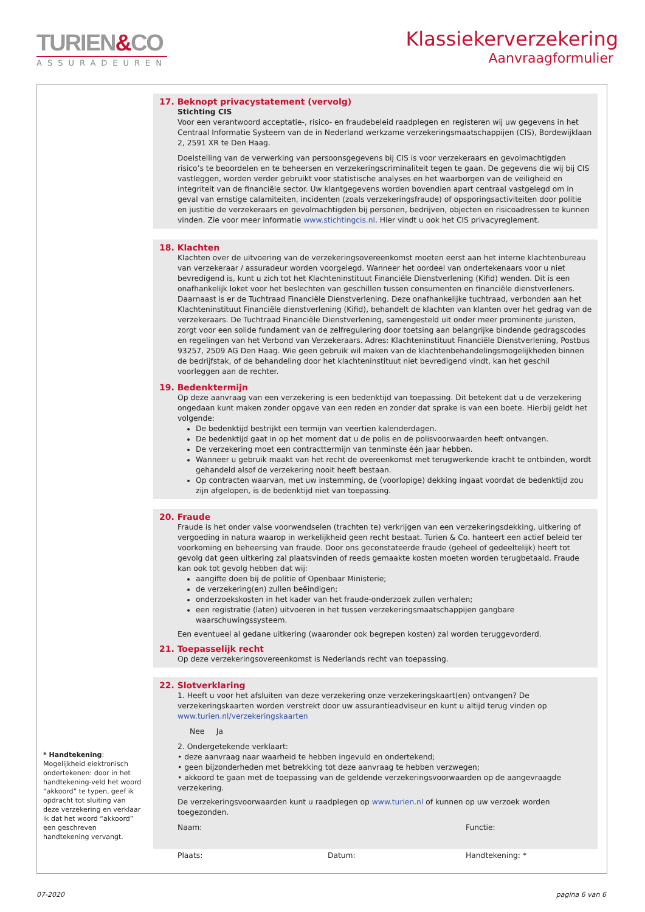TURIEN&CO
ASSURADEUREN
Klassiekerverzekering
Aanvraagformulier
17. Beknopt privacystatement (vervolg)
Stichting CIS
Voor een verantwoord acceptatie-, risico- en fraudebeleid raadplegen en registeren wij uw gegevens in het Centraal Informatie Systeem van de in Nederland werkzame verzekeringsmaatschappijen (CIS), Bordewijklaan 2, 2591 XR te Den Haag.
Doelstelling van de verwerking van persoonsgegevens bij CIS is voor verzekeraars en gevolmachtigden risico’s te beoordelen en te beheersen en verzekeringscriminaliteit tegen te gaan. De gegevens die wij bij CIS vastleggen, worden verder gebruikt voor statistische analyses en het waarborgen van de veiligheid en integriteit van de financiële sector. Uw klantgegevens worden bovendien apart centraal vastgelegd om in geval van ernstige calamiteiten, incidenten (zoals verzekeringsfraude) of opsporingsactiviteiten door politie en justitie de verzekeraars en gevolmachtigden bij personen, bedrijven, objecten en risicoadressen te kunnen vinden. Zie voor meer informatie www.stichtingcis.nl. Hier vindt u ook het CIS privacyreglement.
18. Klachten
Klachten over de uitvoering van de verzekeringsovereenkomst moeten eerst aan het interne klachtenbureau van verzekeraar / assuradeur worden voorgelegd. Wanneer het oordeel van ondertekenaars voor u niet bevredigend is, kunt u zich tot het Klachteninstituut Financiële Dienstverlening (Kifid) wenden. Dit is een onafhankelijk loket voor het beslechten van geschillen tussen consumenten en financiële dienstverleners. Daarnaast is er de Tuchtraad Financiële Dienstverlening. Deze onafhankelijke tuchtraad, verbonden aan het Klachteninstituut Financiële dienstverlening (Kifid), behandelt de klachten van klanten over het gedrag van de verzekeraars. De Tuchtraad Financiële Dienstverlening, samengesteld uit onder meer prominente juristen, zorgt voor een solide fundament van de zelfregulering door toetsing aan belangrijke bindende gedragscodes en regelingen van het Verbond van Verzekeraars. Adres: Klachteninstituut Financiële Dienstverlening, Postbus 93257, 2509 AG Den Haag. Wie geen gebruik wil maken van de klachtenbehandelingsmogelijkheden binnen de bedrijfstak, of de behandeling door het klachteninstituut niet bevredigend vindt, kan het geschil voorleggen aan de rechter.
19. Bedenktermijn
Op deze aanvraag van een verzekering is een bedenktijd van toepassing. Dit betekent dat u de verzekering ongedaan kunt maken zonder opgave van een reden en zonder dat sprake is van een boete. Hierbij geldt het volgende:
De bedenktijd bestrijkt een termijn van veertien kalenderdagen.
De bedenktijd gaat in op het moment dat u de polis en de polisvoorwaarden heeft ontvangen.
De verzekering moet een contracttermijn van tenminste één jaar hebben.
Wanneer u gebruik maakt van het recht de overeenkomst met terugwerkende kracht te ontbinden, wordt gehandeld alsof de verzekering nooit heeft bestaan.
Op contracten waarvan, met uw instemming, de (voorlopige) dekking ingaat voordat de bedenktijd zou zijn afgelopen, is de bedenktijd niet van toepassing.
20. Fraude
Fraude is het onder valse voorwendselen (trachten te) verkrijgen van een verzekeringsdekking, uitkering of vergoeding in natura waarop in werkelijkheid geen recht bestaat. Turien & Co. hanteert een actief beleid ter voorkoming en beheersing van fraude. Door ons geconstateerde fraude (geheel of gedeeltelijk) heeft tot gevolg dat geen uitkering zal plaatsvinden of reeds gemaakte kosten moeten worden terugbetaald. Fraude kan ook tot gevolg hebben dat wij:
aangifte doen bij de politie of Openbaar Ministerie;
de verzekering(en) zullen beëindigen;
onderzoekskosten in het kader van het fraude-onderzoek zullen verhalen;
een registratie (laten) uitvoeren in het tussen verzekeringsmaatschappijen gangbare waarschuwingssysteem.
Een eventueel al gedane uitkering (waaronder ook begrepen kosten) zal worden teruggevorderd.
21. Toepasselijk recht
Op deze verzekeringsovereenkomst is Nederlands recht van toepassing.
22. Slotverklaring
1. Heeft u voor het afsluiten van deze verzekering onze verzekeringskaart(en) ontvangen? De verzekeringskaarten worden verstrekt door uw assurantieadviseur en kunt u altijd terug vinden op www.turien.nl/verzekeringskaarten
Nee Ja
2. Ondergetekende verklaart:
• deze aanvraag naar waarheid te hebben ingevuld en ondertekend;
• geen bijzonderheden met betrekking tot deze aanvraag te hebben verzwegen;
• akkoord te gaan met de toepassing van de geldende verzekeringsvoorwaarden op de aangevraagde verzekering.
De verzekeringsvoorwaarden kunt u raadplegen op www.turien.nl of kunnen op uw verzoek worden toegezonden.
Naam: Functie:
Plaats: Datum: Handtekening: *
* Handtekening:
Mogelijkheid elektronisch ondertekenen: door in het handtekening-veld het woord “akkoord” te typen, geef ik opdracht tot sluiting van deze verzekering en verklaar ik dat het woord “akkoord” een geschreven handtekening vervangt.
07-2020 pagina 6 van 6